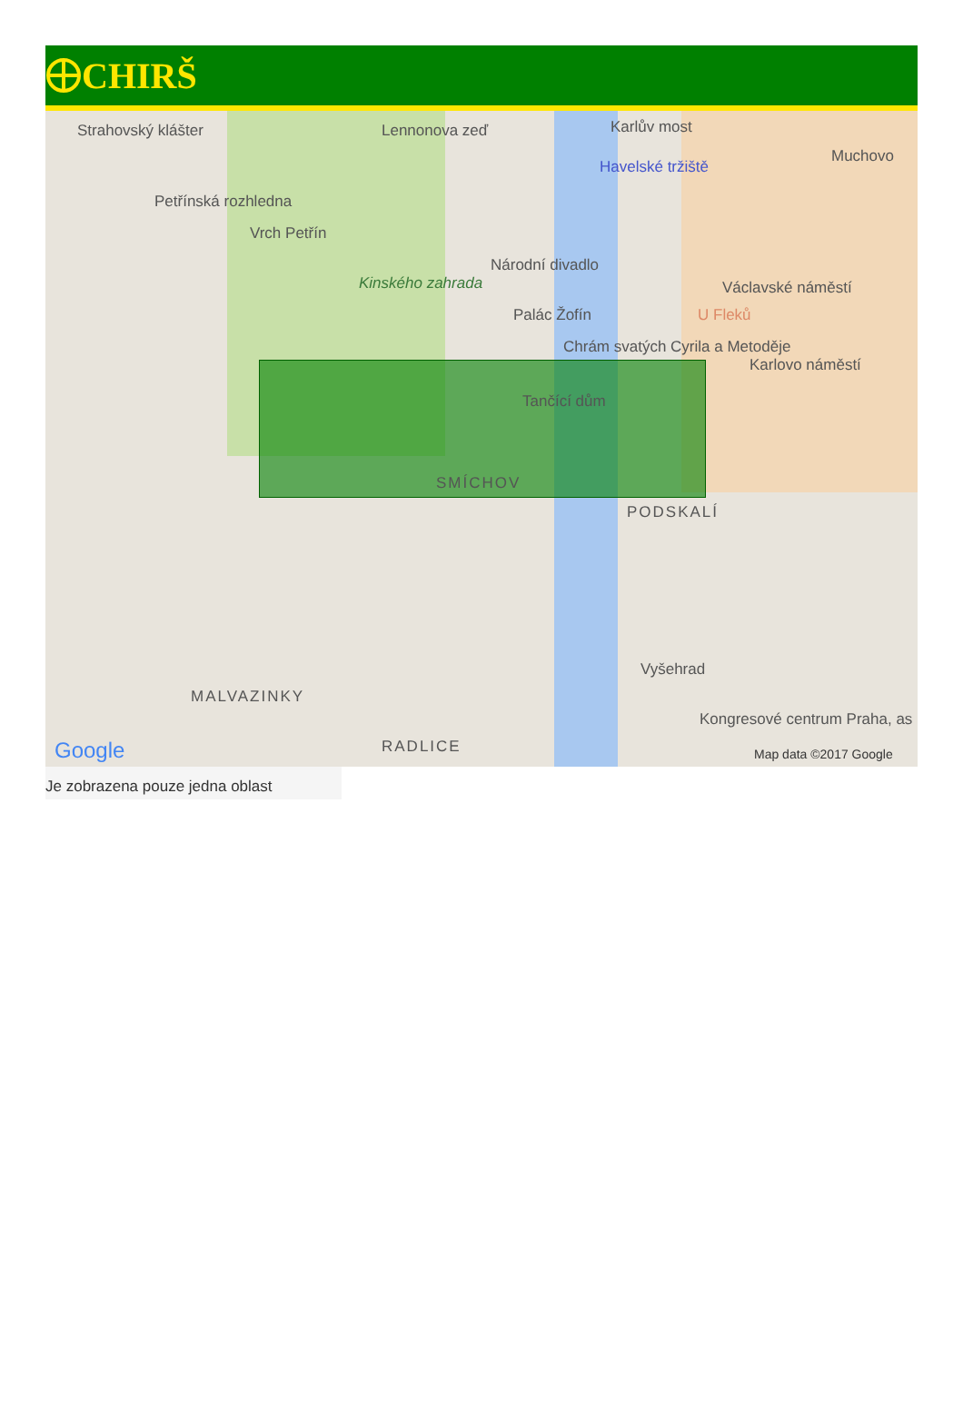CHIRŠ
Strahovský klášter Lennonova zeď Karlův most
Havelské tržiště
Muchovo
Petřínská rozhledna
Vrch Petřín
Národní divadlo
Kinského zahrada Václavské náměstí
Palác Žofín U Fleků
Chrám svatých Cyrila a Metoděje
Karlovo náměstí
Tančící dům
SMÍCHOV
PODSKALÍ
Vyšehrad
MALVAZINKY
RADLICE
Kongresové centrum Praha, as
Google Map data ©2017 Google
Je zobrazena pouze jedna oblast